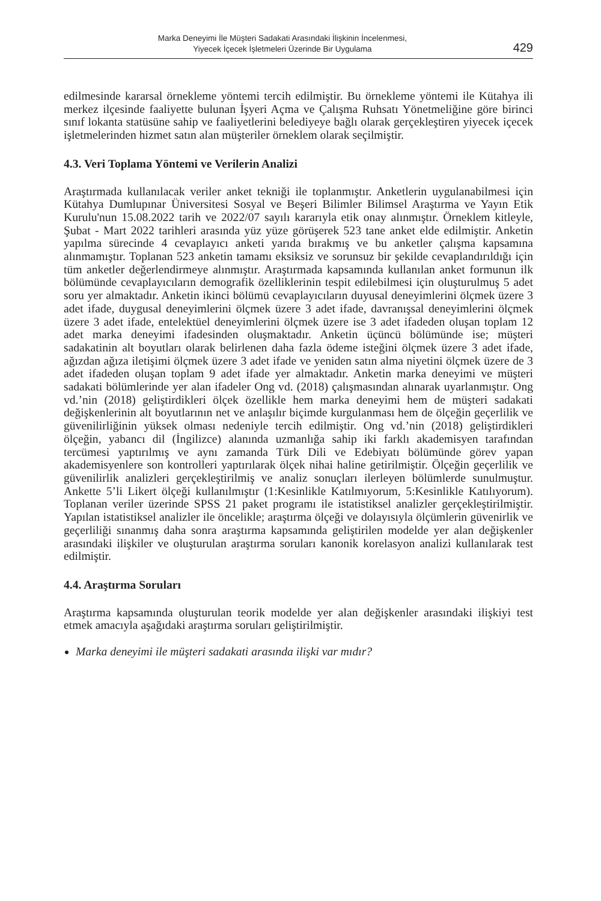Marka Deneyimi İle Müşteri Sadakati Arasındaki İlişkinin İncelenmesi,
Yiyecek İçecek İşletmeleri Üzerinde Bir Uygulama
429
edilmesinde kararsal örnekleme yöntemi tercih edilmiştir. Bu örnekleme yöntemi ile Kütahya ili merkez ilçesinde faaliyette bulunan İşyeri Açma ve Çalışma Ruhsatı Yönetmeliğine göre birinci sınıf lokanta statüsüne sahip ve faaliyetlerini belediyeye bağlı olarak gerçekleştiren yiyecek içecek işletmelerinden hizmet satın alan müşteriler örneklem olarak seçilmiştir.
4.3. Veri Toplama Yöntemi ve Verilerin Analizi
Araştırmada kullanılacak veriler anket tekniği ile toplanmıştır. Anketlerin uygulanabilmesi için Kütahya Dumlupınar Üniversitesi Sosyal ve Beşeri Bilimler Bilimsel Araştırma ve Yayın Etik Kurulu'nun 15.08.2022 tarih ve 2022/07 sayılı kararıyla etik onay alınmıştır. Örneklem kitleyle, Şubat - Mart 2022 tarihleri arasında yüz yüze görüşerek 523 tane anket elde edilmiştir. Anketin yapılma sürecinde 4 cevaplayıcı anketi yarıda bırakmış ve bu anketler çalışma kapsamına alınmamıştır. Toplanan 523 anketin tamamı eksiksiz ve sorunsuz bir şekilde cevaplandırıldığı için tüm anketler değerlendirmeye alınmıştır. Araştırmada kapsamında kullanılan anket formunun ilk bölümünde cevaplayıcıların demografik özelliklerinin tespit edilebilmesi için oluşturulmuş 5 adet soru yer almaktadır. Anketin ikinci bölümü cevaplayıcıların duyusal deneyimlerini ölçmek üzere 3 adet ifade, duygusal deneyimlerini ölçmek üzere 3 adet ifade, davranışsal deneyimlerini ölçmek üzere 3 adet ifade, entelektüel deneyimlerini ölçmek üzere ise 3 adet ifadeden oluşan toplam 12 adet marka deneyimi ifadesinden oluşmaktadır. Anketin üçüncü bölümünde ise; müşteri sadakatinin alt boyutları olarak belirlenen daha fazla ödeme isteğini ölçmek üzere 3 adet ifade, ağızdan ağıza iletişimi ölçmek üzere 3 adet ifade ve yeniden satın alma niyetini ölçmek üzere de 3 adet ifadeden oluşan toplam 9 adet ifade yer almaktadır. Anketin marka deneyimi ve müşteri sadakati bölümlerinde yer alan ifadeler Ong vd. (2018) çalışmasından alınarak uyarlanmıştır. Ong vd.’nin (2018) geliştirdikleri ölçek özellikle hem marka deneyimi hem de müşteri sadakati değişkenlerinin alt boyutlarının net ve anlaşılır biçimde kurgulanması hem de ölçeğin geçerlilik ve güvenilirliğinin yüksek olması nedeniyle tercih edilmiştir. Ong vd.’nin (2018) geliştirdikleri ölçeğin, yabancı dil (İngilizce) alanında uzmanlığa sahip iki farklı akademisyen tarafından tercümesi yaptırılmış ve aynı zamanda Türk Dili ve Edebiyatı bölümünde görev yapan akademisyenlere son kontrolleri yaptırılarak ölçek nihai haline getirilmiştir. Ölçeğin geçerlilik ve güvenilirlik analizleri gerçekleştirilmiş ve analiz sonuçları ilerleyen bölümlerde sunulmuştur. Ankette 5’li Likert ölçeği kullanılmıştır (1:Kesinlikle Katılmıyorum, 5:Kesinlikle Katılıyorum). Toplanan veriler üzerinde SPSS 21 paket programı ile istatistiksel analizler gerçekleştirilmiştir. Yapılan istatistiksel analizler ile öncelikle; araştırma ölçeği ve dolayısıyla ölçümlerin güvenirlik ve geçerliliği sınanmış daha sonra araştırma kapsamında geliştirilen modelde yer alan değişkenler arasındaki ilişkiler ve oluşturulan araştırma soruları kanonik korelasyon analizi kullanılarak test edilmiştir.
4.4. Araştırma Soruları
Araştırma kapsamında oluşturulan teorik modelde yer alan değişkenler arasındaki ilişkiyi test etmek amacıyla aşağıdaki araştırma soruları geliştirilmiştir.
Marka deneyimi ile müşteri sadakati arasında ilişki var mıdır?